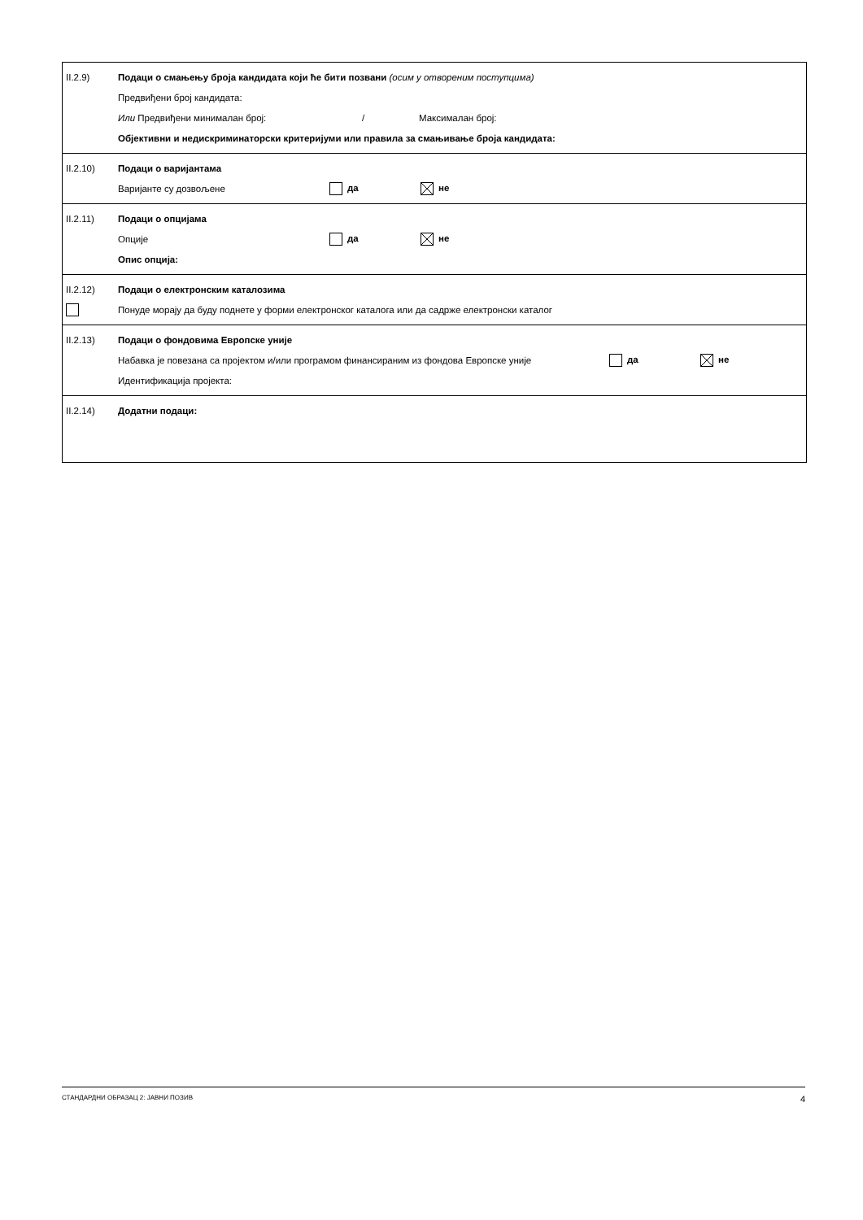II.2.9) Подаци о смањењу броја кандидата који ће бити позвани (осим у отвореним поступцима)
Предвиђени број кандидата:
Или Предвиђени минимала​н број: / Максималан број:
Објективни и недискриминаторски критеријуми или правила за смањивање броја кандидата:
II.2.10) Подаци о варијантама
Варијанте су дозвољене да не
II.2.11) Подаци о опцијама
Опције да не
Опис опција:
II.2.12) Подаци о електронским каталозима
Понуде морају да буду поднете у форми електронског каталога или да садрже електронски каталог
II.2.13) Подаци о фондовима Европске уније
Набавка је повезана са пројектом и/или програмом финансираним из фондова Европске уније да не
Идентификација пројекта:
II.2.14) Додатни подаци:
СТАНДАРДНИ ОБРАЗАЦ 2: ЈАВНИ ПОЗИВ 4